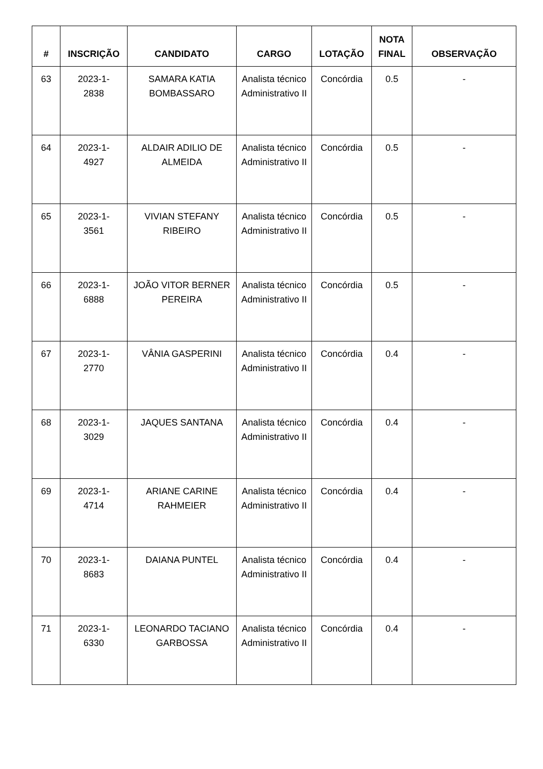| # | INSCRIÇÃO | CANDIDATO | CARGO | LOTAÇÃO | NOTA FINAL | OBSERVAÇÃO |
| --- | --- | --- | --- | --- | --- | --- |
| 63 | 2023-1- 2838 | SAMARA KATIA BOMBASSARO | Analista técnico Administrativo II | Concórdia | 0.5 | - |
| 64 | 2023-1- 4927 | ALDAIR ADILIO DE ALMEIDA | Analista técnico Administrativo II | Concórdia | 0.5 | - |
| 65 | 2023-1- 3561 | VIVIAN STEFANY RIBEIRO | Analista técnico Administrativo II | Concórdia | 0.5 | - |
| 66 | 2023-1- 6888 | JOÃO VITOR BERNER PEREIRA | Analista técnico Administrativo II | Concórdia | 0.5 | - |
| 67 | 2023-1- 2770 | VÂNIA GASPERINI | Analista técnico Administrativo II | Concórdia | 0.4 | - |
| 68 | 2023-1- 3029 | JAQUES SANTANA | Analista técnico Administrativo II | Concórdia | 0.4 | - |
| 69 | 2023-1- 4714 | ARIANE CARINE RAHMEIER | Analista técnico Administrativo II | Concórdia | 0.4 | - |
| 70 | 2023-1- 8683 | DAIANA PUNTEL | Analista técnico Administrativo II | Concórdia | 0.4 | - |
| 71 | 2023-1- 6330 | LEONARDO TACIANO GARBOSSA | Analista técnico Administrativo II | Concórdia | 0.4 | - |